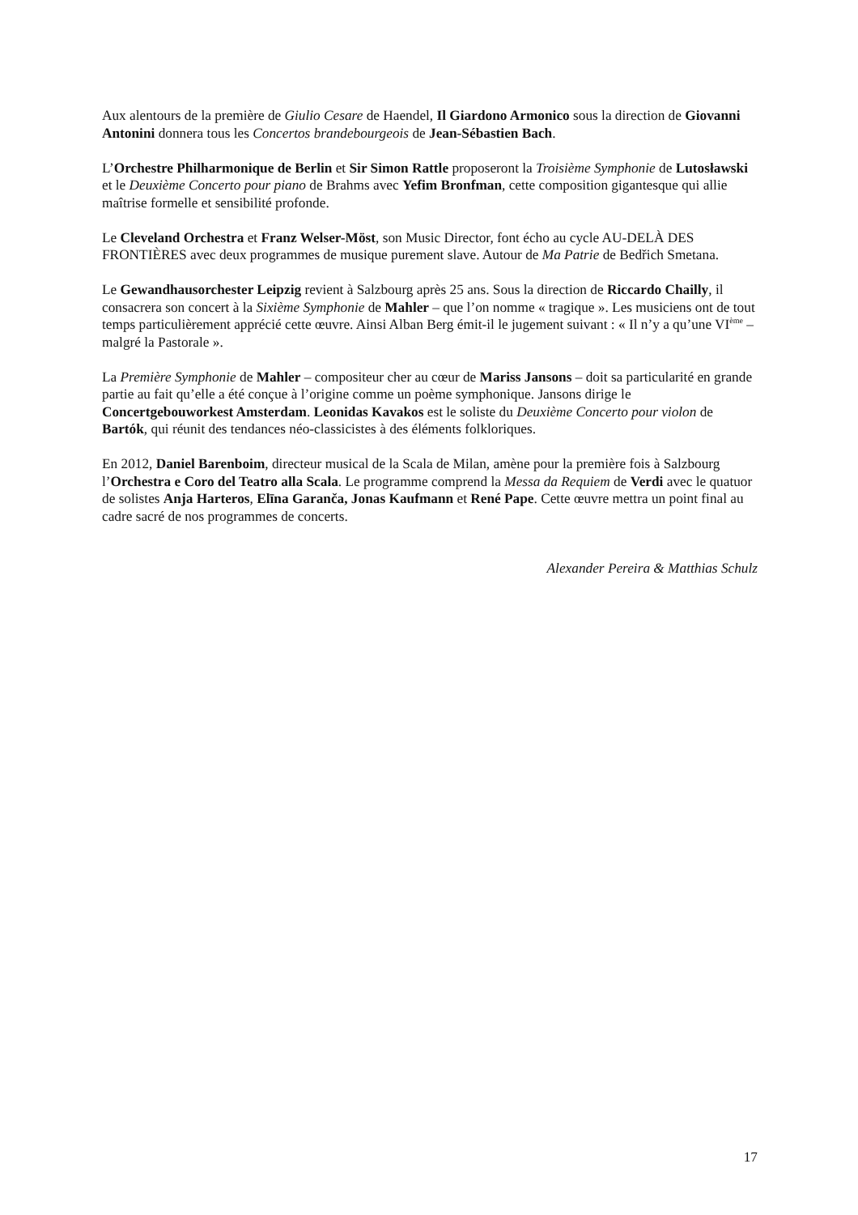Aux alentours de la première de Giulio Cesare de Haendel, Il Giardono Armonico sous la direction de Giovanni Antonini donnera tous les Concertos brandebourgeois de Jean-Sébastien Bach.
L’Orchestre Philharmonique de Berlin et Sir Simon Rattle proposeront la Troisième Symphonie de Lutosławski et le Deuxième Concerto pour piano de Brahms avec Yefim Bronfman, cette composition gigantesque qui allie maîtrise formelle et sensibilité profonde.
Le Cleveland Orchestra et Franz Welser-Möst, son Music Director, font écho au cycle AU-DELÀ DES FRONTIÈRES avec deux programmes de musique purement slave. Autour de Ma Patrie de Bedřich Smetana.
Le Gewandhausorchester Leipzig revient à Salzbourg après 25 ans. Sous la direction de Riccardo Chailly, il consacrera son concert à la Sixième Symphonie de Mahler – que l’on nomme « tragique ». Les musiciens ont de tout temps particulièrement apprécié cette œuvre. Ainsi Alban Berg émit-il le jugement suivant : « Il n’y a qu’une VI<sup>ème</sup> – malgré la Pastorale ».
La Première Symphonie de Mahler – compositeur cher au cœur de Mariss Jansons – doit sa particularité en grande partie au fait qu’elle a été conçue à l’origine comme un poème symphonique. Jansons dirige le Concertgebouworkest Amsterdam. Leonidas Kavakos est le soliste du Deuxième Concerto pour violon de Bartók, qui réunit des tendances néo-classicistes à des éléments folkloriques.
En 2012, Daniel Barenboim, directeur musical de la Scala de Milan, amène pour la première fois à Salzbourg l’Orchestra e Coro del Teatro alla Scala. Le programme comprend la Messa da Requiem de Verdi avec le quatuor de solistes Anja Harteros, Elīna Garanča, Jonas Kaufmann et René Pape. Cette œuvre mettra un point final au cadre sacré de nos programmes de concerts.
Alexander Pereira & Matthias Schulz
17